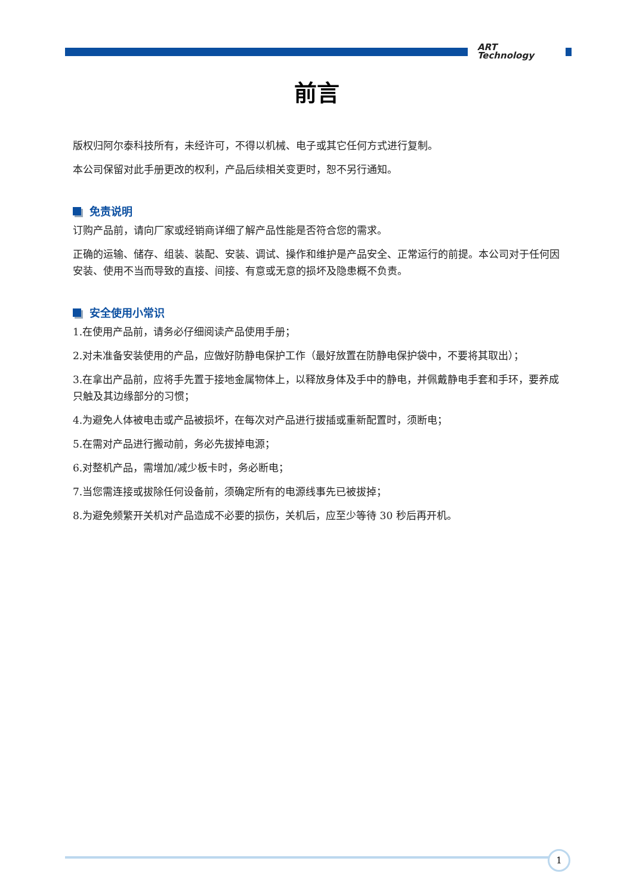ART
Technology
前言
版权归阿尔泰科技所有，未经许可，不得以机械、电子或其它任何方式进行复制。
本公司保留对此手册更改的权利，产品后续相关变更时，恕不另行通知。
免责说明
订购产品前，请向厂家或经销商详细了解产品性能是否符合您的需求。
正确的运输、储存、组装、装配、安装、调试、操作和维护是产品安全、正常运行的前提。本公司对于任何因安装、使用不当而导致的直接、间接、有意或无意的损坏及隐患概不负责。
安全使用小常识
1.在使用产品前，请务必仔细阅读产品使用手册；
2.对未准备安装使用的产品，应做好防静电保护工作（最好放置在防静电保护袋中，不要将其取出）；
3.在拿出产品前，应将手先置于接地金属物体上，以释放身体及手中的静电，并佩戴静电手套和手环，要养成只触及其边缘部分的习惯；
4.为避免人体被电击或产品被损坏，在每次对产品进行拔插或重新配置时，须断电；
5.在需对产品进行搬动前，务必先拔掉电源；
6.对整机产品，需增加/减少板卡时，务必断电；
7.当您需连接或拔除任何设备前，须确定所有的电源线事先已被拔掉；
8.为避免频繁开关机对产品造成不必要的损伤，关机后，应至少等待 30 秒后再开机。
1